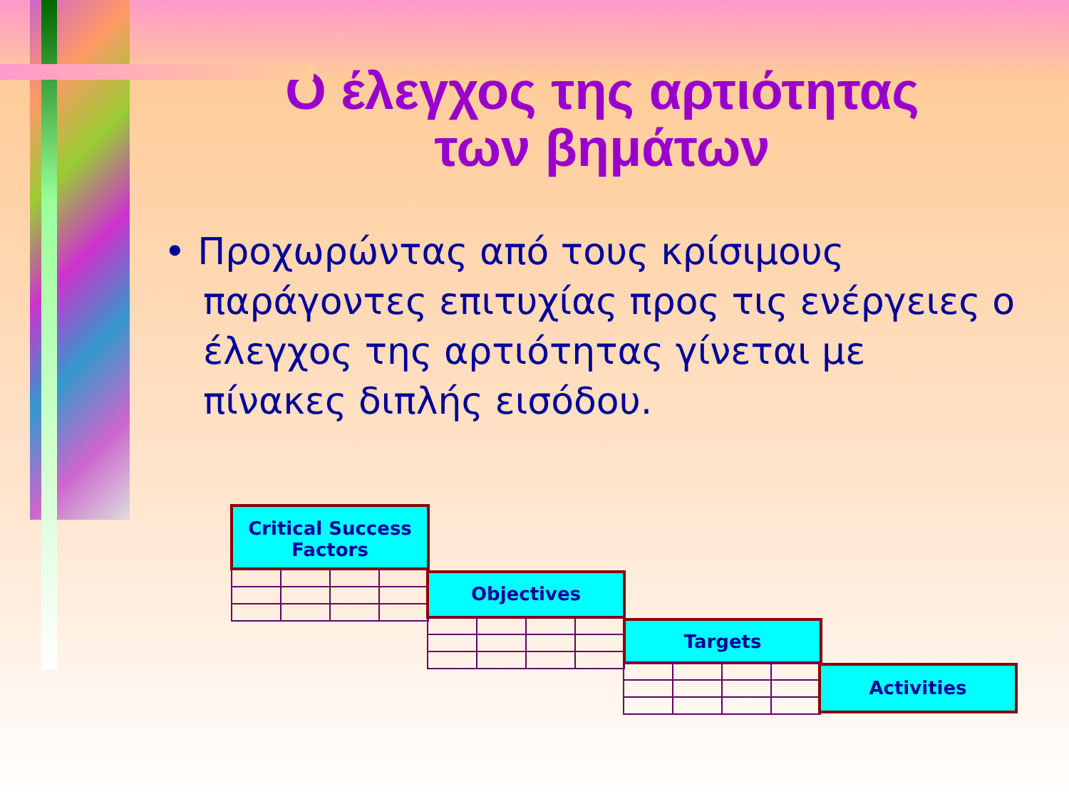Ο έλεγχος της αρτιότητας των βημάτων
• Προχωρώντας από τους κρίσιμους παράγοντες επιτυχίας προς τις ενέργειες ο έλεγχος της αρτιότητας γίνεται με πίνακες διπλής εισόδου.
Critical Success Factors
Objectives
Targets
Activities